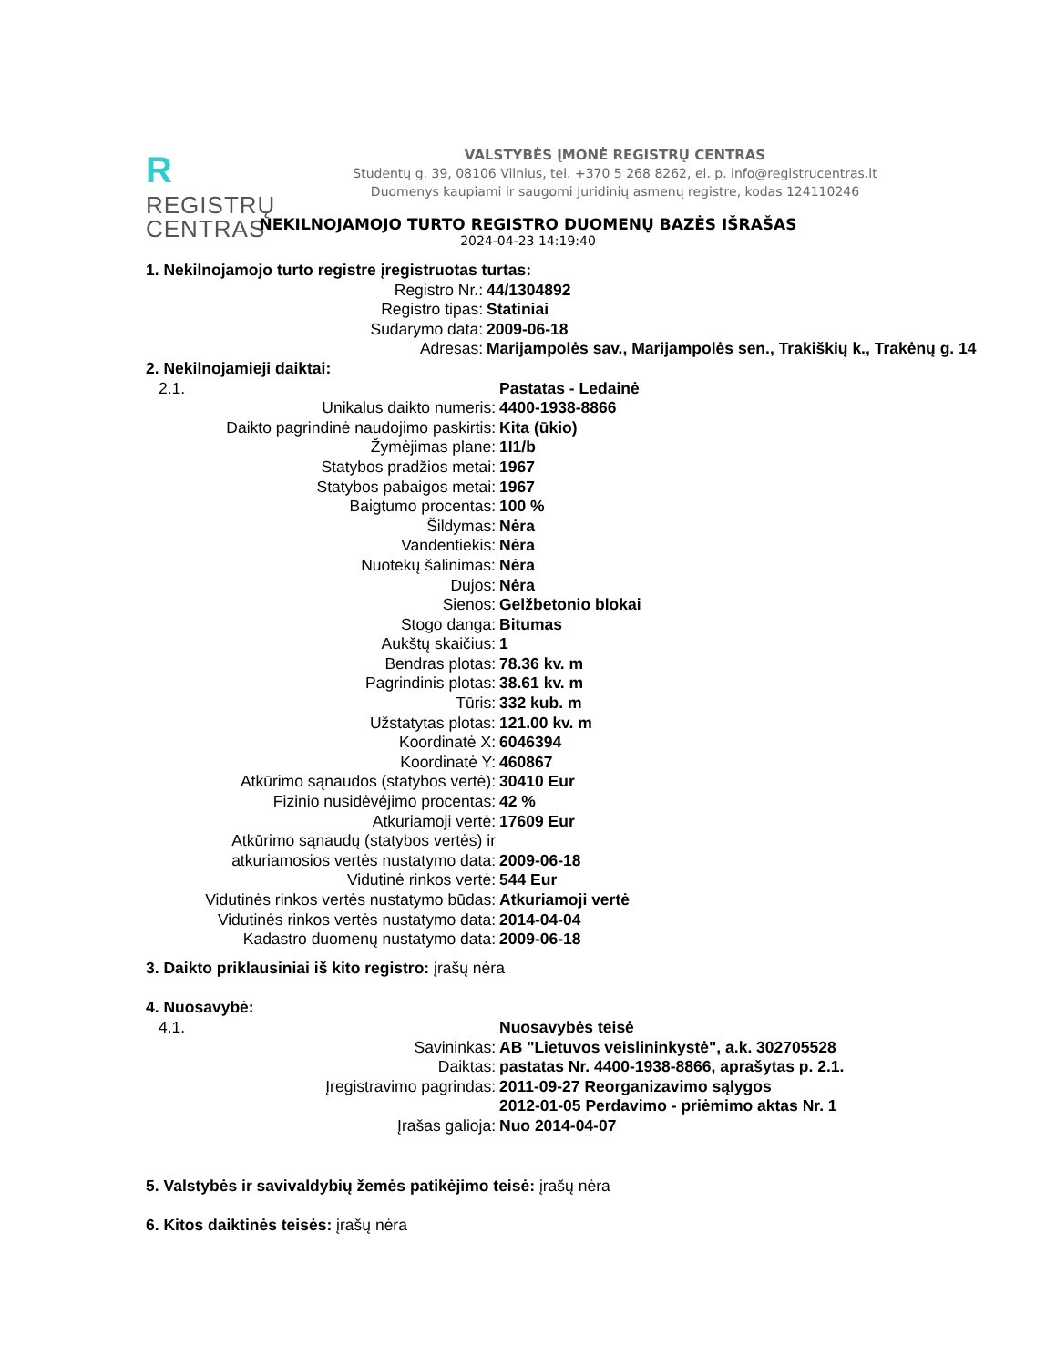RREGISTRŲ
CENTRAS
VALSTYBĖS ĮMONĖ REGISTRŲ CENTRAS
Studentų g. 39, 08106 Vilnius, tel. +370 5 268 8262, el. p. info@registrucentras.lt
Duomenys kaupiami ir saugomi Juridinių asmenų registre, kodas 124110246
NEKILNOJAMOJO TURTO REGISTRO DUOMENŲ BAZĖS IŠRAŠAS
2024-04-23 14:19:40
1. Nekilnojamojo turto registre įregistruotas turtas:
| Registro Nr.: | 44/1304892 |
| Registro tipas: | Statiniai |
| Sudarymo data: | 2009-06-18 |
| Adresas: | Marijampolės sav., Marijampolės sen., Trakiškių k., Trakėnų g. 14 |
2. Nekilnojamieji daiktai:
| 2.1. | Pastatas - Ledainė |
| Unikalus daikto numeris: | 4400-1938-8866 |
| Daikto pagrindinė naudojimo paskirtis: | Kita (ūkio) |
| Žymėjimas plane: | 1I1/b |
| Statybos pradžios metai: | 1967 |
| Statybos pabaigos metai: | 1967 |
| Baigtumo procentas: | 100 % |
| Šildymas: | Nėra |
| Vandentiekis: | Nėra |
| Nuotekų šalinimas: | Nėra |
| Dujos: | Nėra |
| Sienos: | Gelžbetonio blokai |
| Stogo danga: | Bitumas |
| Aukštų skaičius: | 1 |
| Bendras plotas: | 78.36 kv. m |
| Pagrindinis plotas: | 38.61 kv. m |
| Tūris: | 332 kub. m |
| Užstatytas plotas: | 121.00 kv. m |
| Koordinatė X: | 6046394 |
| Koordinatė Y: | 460867 |
| Atkūrimo sąnaudos (statybos vertė): | 30410 Eur |
| Fizinio nusidėvėjimo procentas: | 42 % |
| Atkuriamoji vertė: | 17609 Eur |
| Atkūrimo sąnaudų (statybos vertės) ir atkuriamosios vertės nustatymo data: | 2009-06-18 |
| Vidutinė rinkos vertė: | 544 Eur |
| Vidutinės rinkos vertės nustatymo būdas: | Atkuriamoji vertė |
| Vidutinės rinkos vertės nustatymo data: | 2014-04-04 |
| Kadastro duomenų nustatymo data: | 2009-06-18 |
3. Daikto priklausiniai iš kito registro: įrašų nėra
4. Nuosavybė:
| 4.1. | Nuosavybės teisė |
| Savininkas: | AB "Lietuvos veislininkystė", a.k. 302705528 |
| Daiktas: | pastatas Nr. 4400-1938-8866, aprašytas p. 2.1. |
| Įregistravimo pagrindas: | 2011-09-27 Reorganizavimo sąlygos 2012-01-05 Perdavimo - priėmimo aktas Nr. 1 |
| Įrašas galioja: | Nuo 2014-04-07 |
5. Valstybės ir savivaldybių žemės patikėjimo teisė: įrašų nėra
6. Kitos daiktinės teisės: įrašų nėra